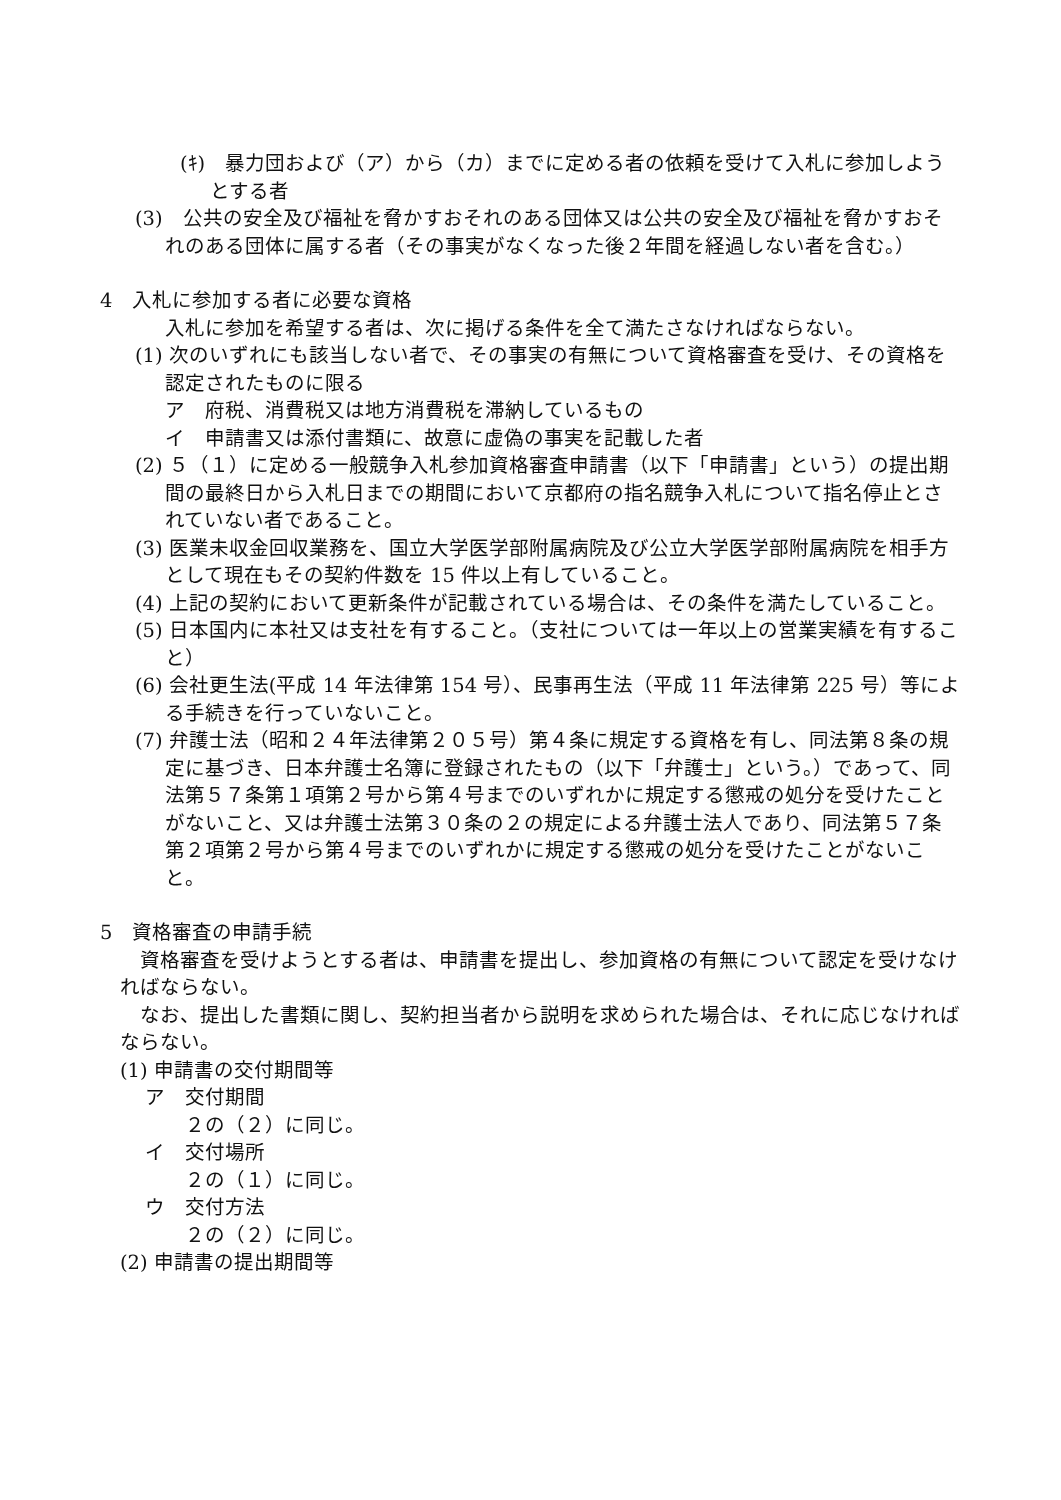(ｷ)　暴力団および（ア）から（カ）までに定める者の依頼を受けて入札に参加しようとする者
(3)　公共の安全及び福祉を脅かすおそれのある団体又は公共の安全及び福祉を脅かすおそれのある団体に属する者（その事実がなくなった後２年間を経過しない者を含む。）
4　入札に参加する者に必要な資格
入札に参加を希望する者は、次に掲げる条件を全て満たさなければならない。
(1) 次のいずれにも該当しない者で、その事実の有無について資格審査を受け、その資格を認定されたものに限る
ア　府税、消費税又は地方消費税を滞納しているもの
イ　申請書又は添付書類に、故意に虚偽の事実を記載した者
(2) ５（１）に定める一般競争入札参加資格審査申請書（以下「申請書」という）の提出期間の最終日から入札日までの期間において京都府の指名競争入札について指名停止とされていない者であること。
(3) 医業未収金回収業務を、国立大学医学部附属病院及び公立大学医学部附属病院を相手方として現在もその契約件数を 15 件以上有していること。
(4) 上記の契約において更新条件が記載されている場合は、その条件を満たしていること。
(5) 日本国内に本社又は支社を有すること。（支社については一年以上の営業実績を有すること）
(6) 会社更生法(平成 14 年法律第 154 号）、民事再生法（平成 11 年法律第 225 号）等による手続きを行っていないこと。
(7) 弁護士法（昭和２４年法律第２０５号）第４条に規定する資格を有し、同法第８条の規定に基づき、日本弁護士名簿に登録されたもの（以下「弁護士」という。）であって、同法第５７条第１項第２号から第４号までのいずれかに規定する懲戒の処分を受けたことがないこと、又は弁護士法第３０条の２の規定による弁護士法人であり、同法第５７条第２項第２号から第４号までのいずれかに規定する懲戒の処分を受けたことがないこと。
5　資格審査の申請手続
資格審査を受けようとする者は、申請書を提出し、参加資格の有無について認定を受けなければならない。
なお、提出した書類に関し、契約担当者から説明を求められた場合は、それに応じなければならない。
(1) 申請書の交付期間等
ア　交付期間
２の（２）に同じ。
イ　交付場所
２の（１）に同じ。
ウ　交付方法
２の（２）に同じ。
(2) 申請書の提出期間等